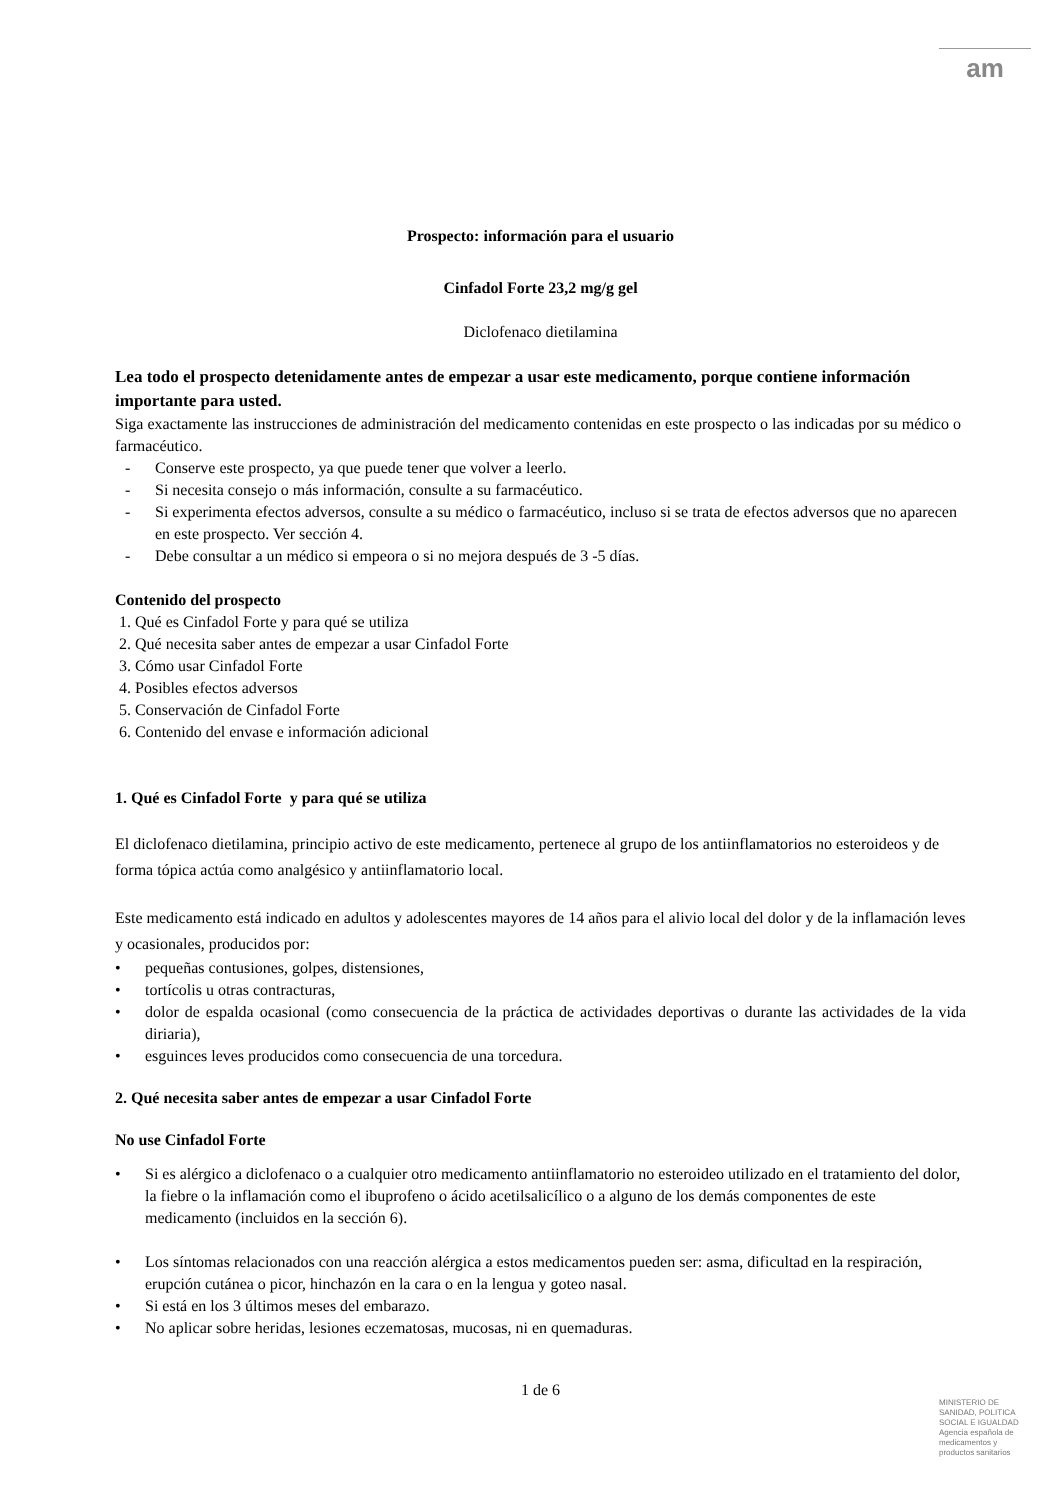am
Prospecto: información para el usuario
Cinfadol Forte 23,2 mg/g gel
Diclofenaco dietilamina
Lea todo el prospecto detenidamente antes de empezar a usar este medicamento, porque contiene información importante para usted.
Siga exactamente las instrucciones de administración del medicamento contenidas en este prospecto o las indicadas por su médico o farmacéutico.
- Conserve este prospecto, ya que puede tener que volver a leerlo.
- Si necesita consejo o más información, consulte a su farmacéutico.
- Si experimenta efectos adversos, consulte a su médico o farmacéutico, incluso si se trata de efectos adversos que no aparecen en este prospecto. Ver sección 4.
- Debe consultar a un médico si empeora o si no mejora después de 3 -5 días.
Contenido del prospecto
1. Qué es Cinfadol Forte y para qué se utiliza
2. Qué necesita saber antes de empezar a usar Cinfadol Forte
3. Cómo usar Cinfadol Forte
4. Posibles efectos adversos
5. Conservación de Cinfadol Forte
6. Contenido del envase e información adicional
1. Qué es Cinfadol Forte y para qué se utiliza
El diclofenaco dietilamina, principio activo de este medicamento, pertenece al grupo de los antiinflamatorios no esteroideos y de forma tópica actúa como analgésico y antiinflamatorio local.
Este medicamento está indicado en adultos y adolescentes mayores de 14 años para el alivio local del dolor y de la inflamación leves y ocasionales, producidos por:
• pequeñas contusiones, golpes, distensiones,
• tortícolis u otras contracturas,
• dolor de espalda ocasional (como consecuencia de la práctica de actividades deportivas o durante las actividades de la vida diriaria),
• esguinces leves producidos como consecuencia de una torcedura.
2. Qué necesita saber antes de empezar a usar Cinfadol Forte
No use Cinfadol Forte
• Si es alérgico a diclofenaco o a cualquier otro medicamento antiinflamatorio no esteroideo utilizado en el tratamiento del dolor, la fiebre o la inflamación como el ibuprofeno o ácido acetilsalicílico o a alguno de los demás componentes de este medicamento (incluidos en la sección 6).
• Los síntomas relacionados con una reacción alérgica a estos medicamentos pueden ser: asma, dificultad en la respiración, erupción cutánea o picor, hinchazón en la cara o en la lengua y goteo nasal.
• Si está en los 3 últimos meses del embarazo.
• No aplicar sobre heridas, lesiones eczematosas, mucosas, ni en quemaduras.
1 de 6
MINISTERIO DE
SANIDAD, POLITICA
SOCIAL E IGUALDAD
Agencia española de
medicamentos y
productos sanitarios